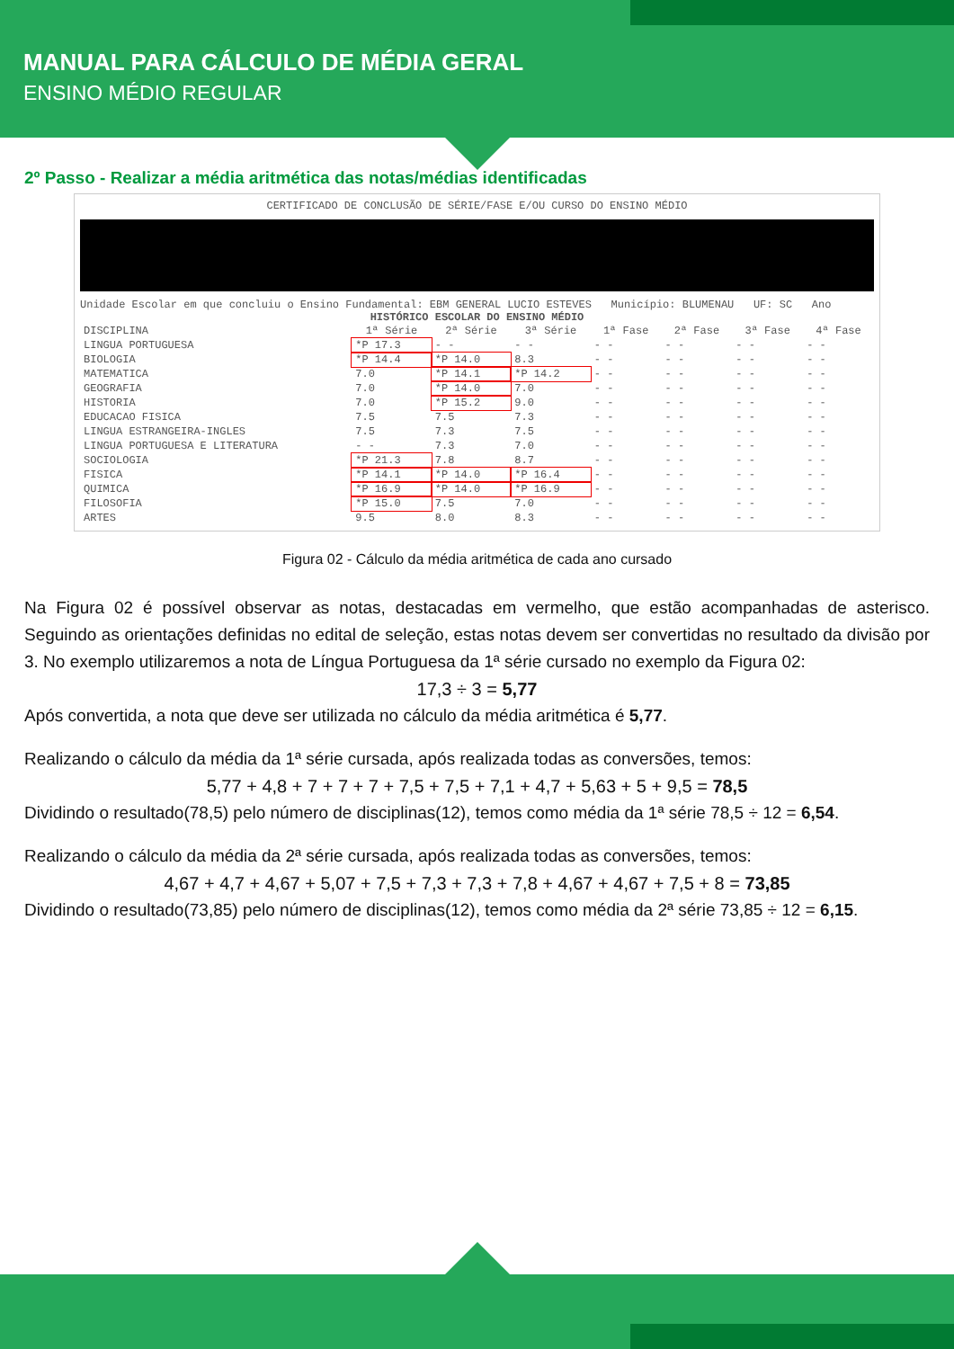MANUAL PARA CÁLCULO DE MÉDIA GERAL
ENSINO MÉDIO REGULAR
2º Passo - Realizar a média aritmética das notas/médias identificadas
CERTIFICADO DE CONCLUSÃO DE SÉRIE/FASE E/OU CURSO DO ENSINO MÉDIO
Unidade Escolar em que concluiu o Ensino Fundamental: EBM GENERAL LUCIO ESTEVES Município: BLUMENAU UF: SC Ano
HISTÓRICO ESCOLAR DO ENSINO MÉDIO
| DISCIPLINA | 1ª Série | 2ª Série | 3ª Série | 1ª Fase | 2ª Fase | 3ª Fase | 4ª Fase |
| --- | --- | --- | --- | --- | --- | --- | --- |
| LINGUA PORTUGUESA | *P 17.3 | - - | - - | - - | - - | - - | - - |
| BIOLOGIA | *P 14.4 | *P 14.0 | 8.3 | - - | - - | - - | - - |
| MATEMATICA | 7.0 | *P 14.1 | *P 14.2 | - - | - - | - - | - - |
| GEOGRAFIA | 7.0 | *P 14.0 | 7.0 | - - | - - | - - | - - |
| HISTORIA | 7.0 | *P 15.2 | 9.0 | - - | - - | - - | - - |
| EDUCACAO FISICA | 7.5 | 7.5 | 7.3 | - - | - - | - - | - - |
| LINGUA ESTRANGEIRA-INGLES | 7.5 | 7.3 | 7.5 | - - | - - | - - | - - |
| LINGUA PORTUGUESA E LITERATURA | - - | 7.3 | 7.0 | - - | - - | - - | - - |
| SOCIOLOGIA | *P 21.3 | 7.8 | 8.7 | - - | - - | - - | - - |
| FISICA | *P 14.1 | *P 14.0 | *P 16.4 | - - | - - | - - | - - |
| QUIMICA | *P 16.9 | *P 14.0 | *P 16.9 | - - | - - | - - | - - |
| FILOSOFIA | *P 15.0 | 7.5 | 7.0 | - - | - - | - - | - - |
| ARTES | 9.5 | 8.0 | 8.3 | - - | - - | - - | - - |
Figura 02 - Cálculo da média aritmética de cada ano cursado
Na Figura 02 é possível observar as notas, destacadas em vermelho, que estão acompanhadas de asterisco. Seguindo as orientações definidas no edital de seleção, estas notas devem ser convertidas no resultado da divisão por 3. No exemplo utilizaremos a nota de Língua Portuguesa da 1ª série cursado no exemplo da Figura 02:
17,3 ÷ 3 = 5,77
Após convertida, a nota que deve ser utilizada no cálculo da média aritmética é 5,77.
Realizando o cálculo da média da 1ª série cursada, após realizada todas as conversões, temos:
5,77 + 4,8 + 7 + 7 + 7 + 7,5 + 7,5 + 7,1 + 4,7 + 5,63 + 5 + 9,5 = 78,5
Dividindo o resultado(78,5) pelo número de disciplinas(12), temos como média da 1ª série 78,5 ÷ 12 = 6,54.
Realizando o cálculo da média da 2ª série cursada, após realizada todas as conversões, temos:
4,67 + 4,7 + 4,67 + 5,07 + 7,5 + 7,3 + 7,3 + 7,8 + 4,67 + 4,67 + 7,5 + 8 = 73,85
Dividindo o resultado(73,85) pelo número de disciplinas(12), temos como média da 2ª série 73,85 ÷ 12 = 6,15.